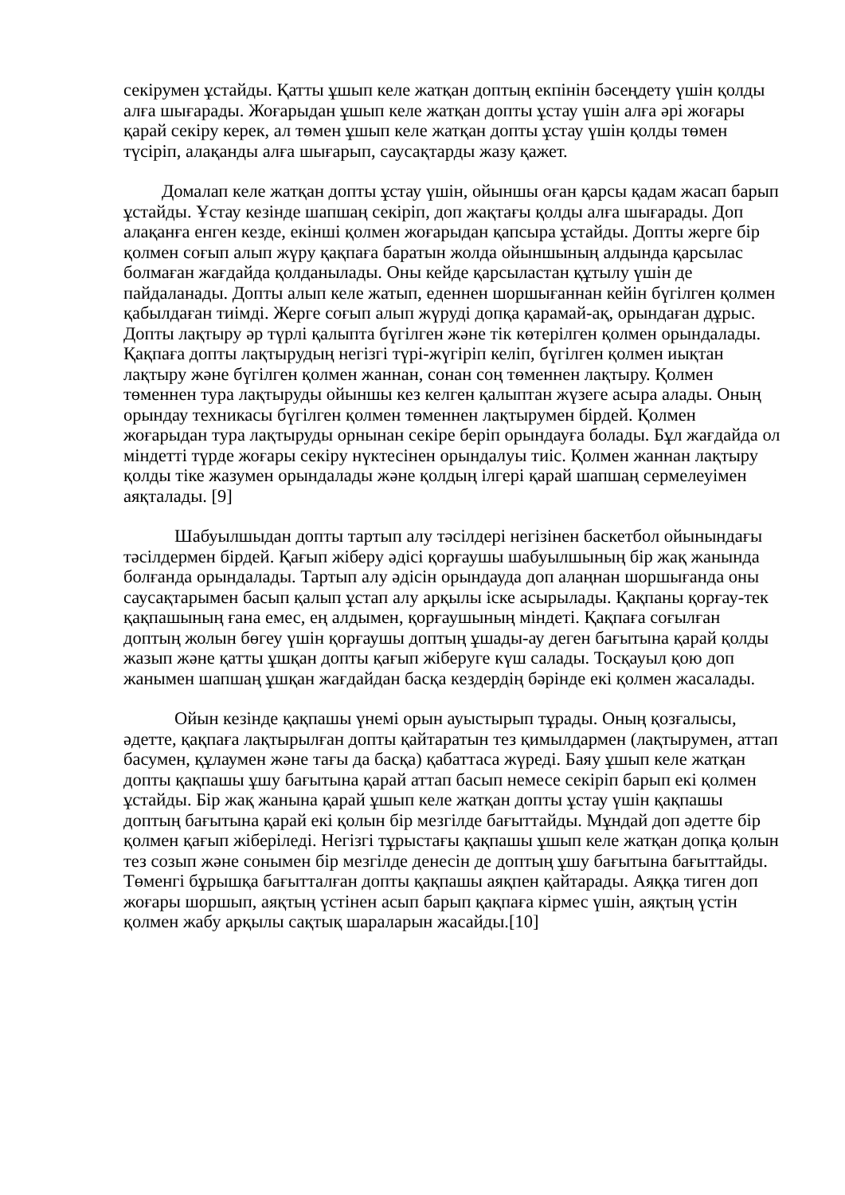секірумен ұстайды. Қатты ұшып келе жатқан доптың екпінін бәсеңдету үшін қолды алға шығарады. Жоғарыдан ұшып келе жатқан допты ұстау үшін алға әрі жоғары қарай секіру керек, ал төмен ұшып келе жатқан допты ұстау үшін қолды төмен түсіріп, алақанды алға шығарып, саусақтарды жазу қажет.
Домалап келе жатқан допты ұстау үшін, ойыншы оған қарсы қадам жасап барып ұстайды. Ұстау кезінде шапшаң секіріп, доп жақтағы қолды алға шығарады. Доп алақанға енген кезде, екінші қолмен жоғарыдан қапсыра ұстайды. Допты жерге бір қолмен соғып алып жүру қақпаға баратын жолда ойыншының алдында қарсылас болмаған жағдайда қолданылады. Оны кейде қарсыластан құтылу үшін де пайдаланады. Допты алып келе жатып, еденнен шоршығаннан кейін бүгілген қолмен қабылдаған тиімді. Жерге соғып алып жүруді допқа қарамай-ақ, орындаған дұрыс. Допты лақтыру әр түрлі қалыпта бүгілген және тік көтерілген қолмен орындалады. Қақпаға допты лақтырудың негізгі түрі-жүгіріп келіп, бүгілген қолмен иықтан лақтыру және бүгілген қолмен жаннан, сонан соң төменнен лақтыру. Қолмен төменнен тура лақтыруды ойыншы кез келген қалыптан жүзеге асыра алады. Оның орындау техникасы бүгілген қолмен төменнен лақтырумен бірдей. Қолмен жоғарыдан тура лақтыруды орнынан секіре беріп орындауға болады. Бұл жағдайда ол міндетті түрде жоғары секіру нүктесінен орындалуы тиіс. Қолмен жаннан лақтыру қолды тіке жазумен орындалады және қолдың ілгері қарай шапшаң сермелеуімен аяқталады. [9]
Шабуылшыдан допты тартып алу тәсілдері негізінен баскетбол ойынындағы тәсілдермен бірдей. Қағып жіберу әдісі қорғаушы шабуылшының бір жақ жанында болғанда орындалады. Тартып алу әдісін орындауда доп алаңнан шоршығанда оны саусақтарымен басып қалып ұстап алу арқылы іске асырылады. Қақпаны қорғау-тек қақпашының ғана емес, ең алдымен, қорғаушының міндеті. Қақпаға соғылған доптың жолын бөгеу үшін қорғаушы доптың ұшады-ау деген бағытына қарай қолды жазып және қатты ұшқан допты қағып жіберуге күш салады. Тосқауыл қою доп жанымен шапшаң ұшқан жағдайдан басқа кездердің бәрінде екі қолмен жасалады.
Ойын кезінде қақпашы үнемі орын ауыстырып тұрады. Оның қозғалысы, әдетте, қақпаға лақтырылған допты қайтаратын тез қимылдармен (лақтырумен, аттап басумен, құлаумен және тағы да басқа) қабаттаса жүреді. Баяу ұшып келе жатқан допты қақпашы ұшу бағытына қарай аттап басып немесе секіріп барып екі қолмен ұстайды. Бір жақ жанына қарай ұшып келе жатқан допты ұстау үшін қақпашы доптың бағытына қарай екі қолын бір мезгілде бағыттайды. Мұндай доп әдетте бір қолмен қағып жіберіледі. Негізгі тұрыстағы қақпашы ұшып келе жатқан допқа қолын тез созып және сонымен бір мезгілде денесін де доптың ұшу бағытына бағыттайды. Төменгі бұрышқа бағытталған допты қақпашы аяқпен қайтарады. Аяққа тиген доп жоғары шоршып, аяқтың үстінен асып барып қақпаға кірмес үшін, аяқтың үстін қолмен жабу арқылы сақтық шараларын жасайды.[10]